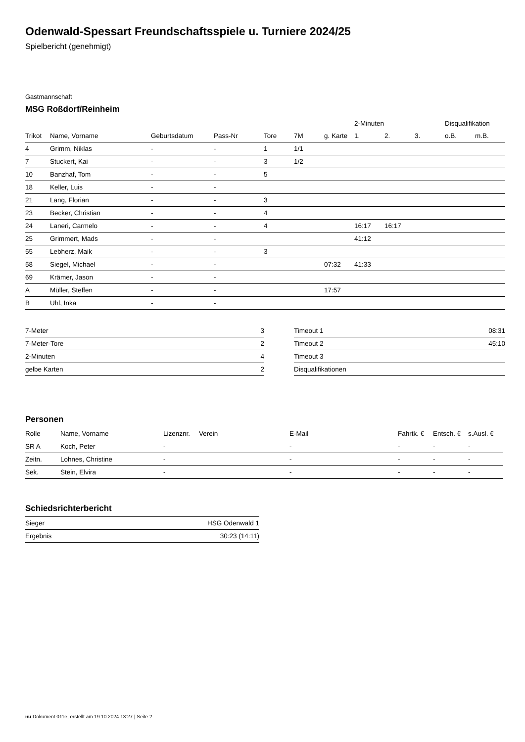Odenwald-Spessart Freundschaftsspiele u. Turniere 2024/25
Spielbericht (genehmigt)
Gastmannschaft
MSG Roßdorf/Reinheim
| | | | | | | | 2-Minuten | | | Disqualifikation | |
| --- | --- | --- | --- | --- | --- | --- | --- | --- | --- | --- | --- |
| Trikot | Name, Vorname | Geburtsdatum | Pass-Nr | Tore | 7M | g. Karte | 1. | 2. | 3. | o.B. | m.B. |
| 4 | Grimm, Niklas | - | - | 1 | 1/1 | | | | | | |
| 7 | Stuckert, Kai | - | - | 3 | 1/2 | | | | | | |
| 10 | Banzhaf, Tom | - | - | 5 | | | | | | | |
| 18 | Keller, Luis | - | - | | | | | | | | |
| 21 | Lang, Florian | - | - | 3 | | | | | | | |
| 23 | Becker, Christian | - | - | 4 | | | | | | | |
| 24 | Laneri, Carmelo | - | - | 4 | | | 16:17 | 16:17 | | | |
| 25 | Grimmert, Mads | - | - | | | | 41:12 | | | | |
| 55 | Lebherz, Maik | - | - | 3 | | | | | | | |
| 58 | Siegel, Michael | - | - | | | 07:32 | 41:33 | | | | |
| 69 | Krämer, Jason | - | - | | | | | | | | |
| A | Müller, Steffen | - | - | | | 17:57 | | | | | |
| B | Uhl, Inka | - | - | | | | | | | | |
| 7-Meter | 3 |
| 7-Meter-Tore | 2 |
| 2-Minuten | 4 |
| gelbe Karten | 2 |
| Timeout 1 | 08:31 |
| Timeout 2 | 45:10 |
| Timeout 3 | |
| Disqualifikationen | |
Personen
| Rolle | Name, Vorname | Lizenznr. | Verein | E-Mail | Fahrtk. € | Entsch. € | s.Ausl. € |
| --- | --- | --- | --- | --- | --- | --- | --- |
| SR A | Koch, Peter | - | | - | - | - | - |
| Zeitn. | Lohnes, Christine | - | | - | - | - | - |
| Sek. | Stein, Elvira | - | | - | - | - | - |
Schiedsrichterbericht
| Sieger | HSG Odenwald 1 |
| Ergebnis | 30:23 (14:11) |
nu.Dokument 011e, erstellt am 19.10.2024 13:27 | Seite 2